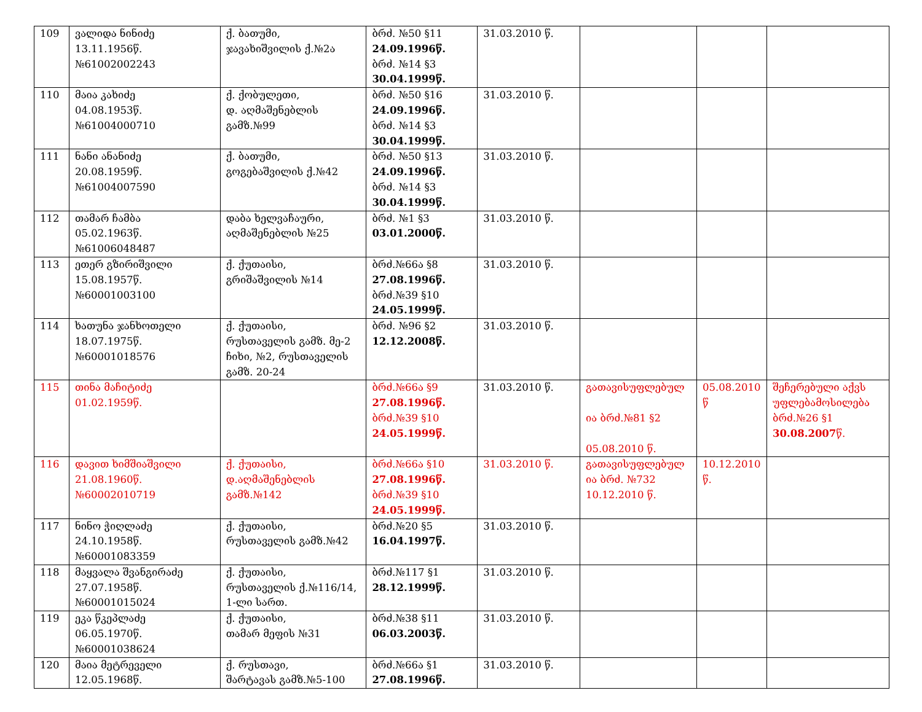| 109 | ვალიდა ნინიძე 13.11.1956წ. №61002002243 | ქ. ბათუმი, ჯავახიშვილის ქ.№2ა | ბრძ. №50 §11 24.09.1996წ. ბრძ. №14 §3 30.04.1999წ. | 31.03.2010 წ. | | | |
| 110 | მაია კახიძე 04.08.1953წ. №61004000710 | ქ. ქობულეთი, დ. აღმაშენებლის გამზ.№99 | ბრძ. №50 §16 24.09.1996წ. ბრძ. №14 §3 30.04.1999წ. | 31.03.2010 წ. | | | |
| 111 | ნანი ანანიძე 20.08.1959წ. №61004007590 | ქ. ბათუმი, გოგებაშვილის ქ.№42 | ბრძ. №50 §13 24.09.1996წ. ბრძ. №14 §3 30.04.1999წ. | 31.03.2010 წ. | | | |
| 112 | თამარ ჩამბა 05.02.1963წ. №61006048487 | დაბა ხელვაჩაური, აღმაშენებლის №25 | ბრძ. №1 §3 03.01.2000წ. | 31.03.2010 წ. | | | |
| 113 | ეთერ გზირიშვილი 15.08.1957წ. №60001003100 | ქ. ქუთაისი, გრიშაშვილის №14 | ბრძ.№66ა §8 27.08.1996წ. ბრძ.№39 §10 24.05.1999წ. | 31.03.2010 წ. | | | |
| 114 | ხათუნა ჯანხოთელი 18.07.1975წ. №60001018576 | ქ. ქუთაისი, რუსთაველის გამზ. მე-2 ჩიხი, №2, რუსთაველის გამზ. 20-24 | ბრძ. №96 §2 12.12.2008წ. | 31.03.2010 წ. | | | |
| 115 | თინა მაჩიტიძე 01.02.1959წ. | | ბრძ.№66ა §9 27.08.1996წ. ბრძ.№39 §10 24.05.1999წ. | 31.03.2010 წ. | გათავისუფლებულ ია ბრძ.№81 §2 05.08.2010 წ. | 05.08.2010 წ | შეჩერებული აქვს უფლებამოსილება ბრძ.№26 §1 30.08.2007 წ. |
| 116 | დავით ხიმშიაშვილი 21.08.1960წ. №60002010719 | ქ. ქუთაისი, დ.აღმაშენებლის გამზ.№142 | ბრძ.№66ა §10 27.08.1996წ. ბრძ.№39 §10 24.05.1999წ. | 31.03.2010 წ. | გათავისუფლებულ ია ბრძ. №732 10.12.2010 წ. | 10.12.2010 წ. | |
| 117 | ნინო ჭიღლაძე 24.10.1958წ. №60001083359 | ქ. ქუთაისი, რუსთაველის გამზ.№42 | ბრძ.№20 §5 16.04.1997წ. | 31.03.2010 წ. | | | |
| 118 | მაყვალა შვანგირაძე 27.07.1958წ. №60001015024 | ქ. ქუთაისი, რუსთაველის ქ.№116/14, 1-ლი სართ. | ბრძ.№117 §1 28.12.1999წ. | 31.03.2010 წ. | | | |
| 119 | ეკა წკეპლაძე 06.05.1970წ. №60001038624 | ქ. ქუთაისი, თამარ მეფის №31 | ბრძ.№38 §11 06.03.2003წ. | 31.03.2010 წ. | | | |
| 120 | მაია მეტრეველი 12.05.1968წ. | ქ. რუსთავი, შარტავას გამზ.№5-100 | ბრძ.№66ა §1 27.08.1996წ. | 31.03.2010 წ. | | | |